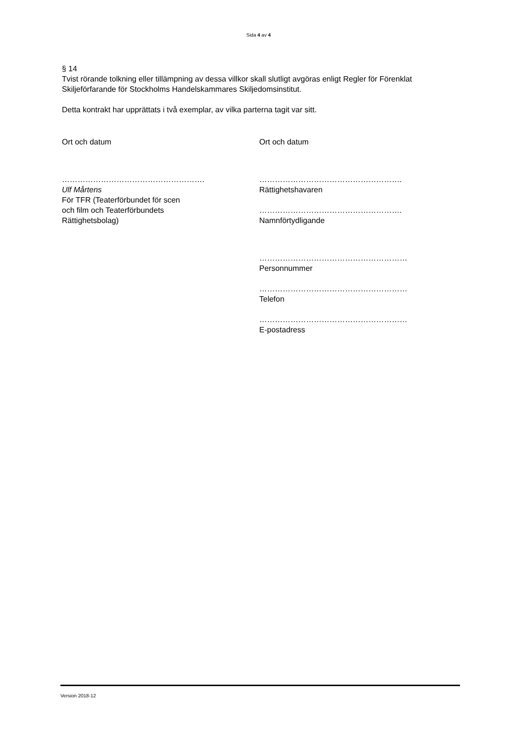Sida 4 av 4
§ 14
Tvist rörande tolkning eller tillämpning av dessa villkor skall slutligt avgöras enligt Regler för Förenklat Skiljeförfarande för Stockholms Handelskammares Skiljedomsinstitut.
Detta kontrakt har upprättats i två exemplar, av vilka parterna tagit var sitt.
Ort och datum
……………………………………………….
Ulf Mårtens
För TFR (Teaterförbundet för scen
och film och Teaterförbundets
Rättighetsbolag)
Ort och datum
……………………………………………….
Rättighetshavaren
……………………………………………….
Namnförtydligande
…………………………………………………
Personnummer
…………………………………………………
Telefon
…………………………………………………
E-postadress
Version 2018-12